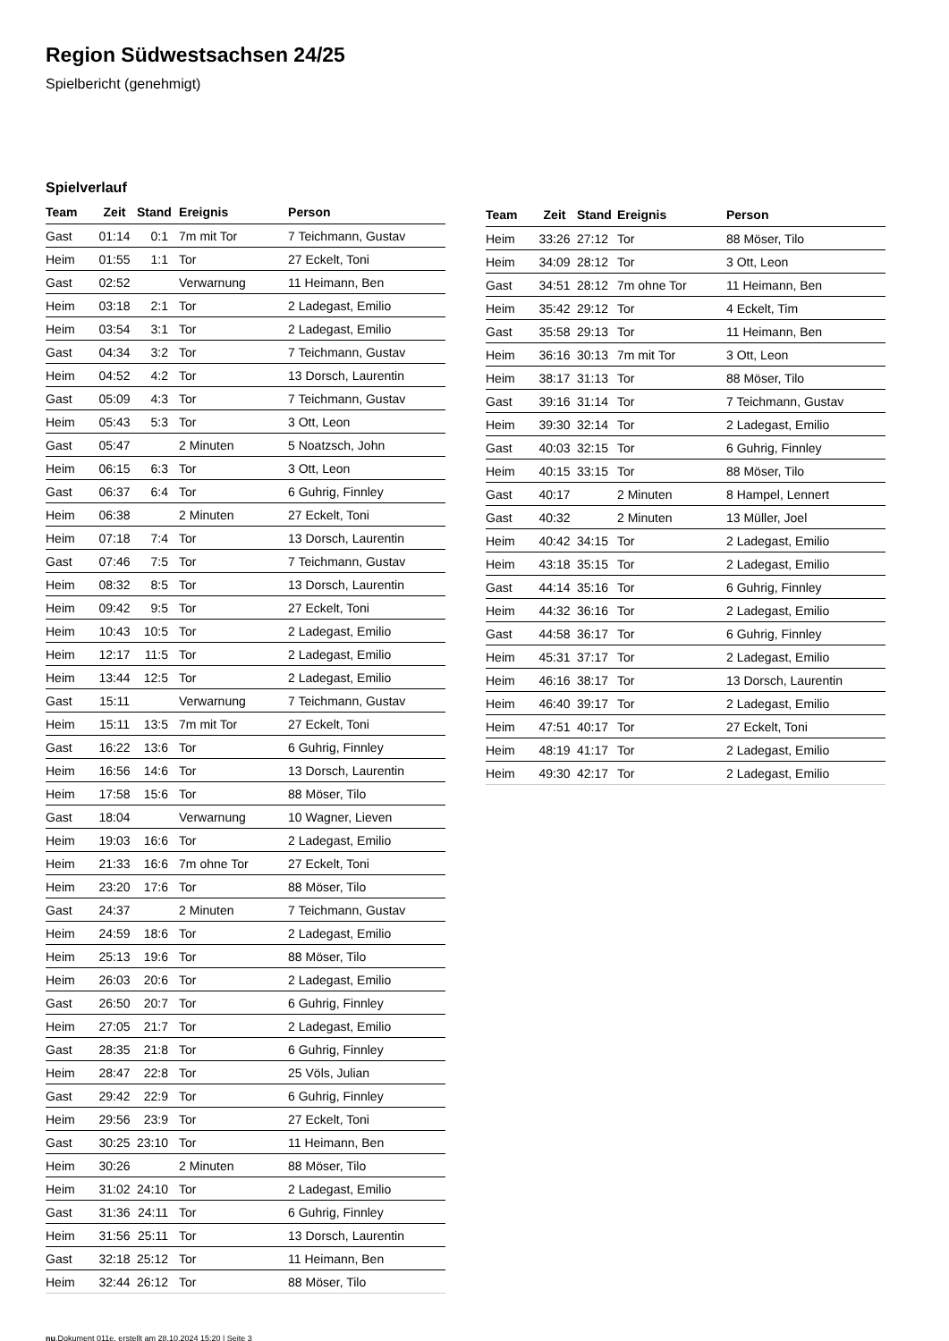Region Südwestsachsen 24/25
Spielbericht (genehmigt)
Spielverlauf
| Team | Zeit | Stand | Ereignis | Person |
| --- | --- | --- | --- | --- |
| Gast | 01:14 | 0:1 | 7m mit Tor | 7 Teichmann, Gustav |
| Heim | 01:55 | 1:1 | Tor | 27 Eckelt, Toni |
| Gast | 02:52 | | Verwarnung | 11 Heimann, Ben |
| Heim | 03:18 | 2:1 | Tor | 2 Ladegast, Emilio |
| Heim | 03:54 | 3:1 | Tor | 2 Ladegast, Emilio |
| Gast | 04:34 | 3:2 | Tor | 7 Teichmann, Gustav |
| Heim | 04:52 | 4:2 | Tor | 13 Dorsch, Laurentin |
| Gast | 05:09 | 4:3 | Tor | 7 Teichmann, Gustav |
| Heim | 05:43 | 5:3 | Tor | 3 Ott, Leon |
| Gast | 05:47 | | 2 Minuten | 5 Noatzsch, John |
| Heim | 06:15 | 6:3 | Tor | 3 Ott, Leon |
| Gast | 06:37 | 6:4 | Tor | 6 Guhrig, Finnley |
| Heim | 06:38 | | 2 Minuten | 27 Eckelt, Toni |
| Heim | 07:18 | 7:4 | Tor | 13 Dorsch, Laurentin |
| Gast | 07:46 | 7:5 | Tor | 7 Teichmann, Gustav |
| Heim | 08:32 | 8:5 | Tor | 13 Dorsch, Laurentin |
| Heim | 09:42 | 9:5 | Tor | 27 Eckelt, Toni |
| Heim | 10:43 | 10:5 | Tor | 2 Ladegast, Emilio |
| Heim | 12:17 | 11:5 | Tor | 2 Ladegast, Emilio |
| Heim | 13:44 | 12:5 | Tor | 2 Ladegast, Emilio |
| Gast | 15:11 | | Verwarnung | 7 Teichmann, Gustav |
| Heim | 15:11 | 13:5 | 7m mit Tor | 27 Eckelt, Toni |
| Gast | 16:22 | 13:6 | Tor | 6 Guhrig, Finnley |
| Heim | 16:56 | 14:6 | Tor | 13 Dorsch, Laurentin |
| Heim | 17:58 | 15:6 | Tor | 88 Möser, Tilo |
| Gast | 18:04 | | Verwarnung | 10 Wagner, Lieven |
| Heim | 19:03 | 16:6 | Tor | 2 Ladegast, Emilio |
| Heim | 21:33 | 16:6 | 7m ohne Tor | 27 Eckelt, Toni |
| Heim | 23:20 | 17:6 | Tor | 88 Möser, Tilo |
| Gast | 24:37 | | 2 Minuten | 7 Teichmann, Gustav |
| Heim | 24:59 | 18:6 | Tor | 2 Ladegast, Emilio |
| Heim | 25:13 | 19:6 | Tor | 88 Möser, Tilo |
| Heim | 26:03 | 20:6 | Tor | 2 Ladegast, Emilio |
| Gast | 26:50 | 20:7 | Tor | 6 Guhrig, Finnley |
| Heim | 27:05 | 21:7 | Tor | 2 Ladegast, Emilio |
| Gast | 28:35 | 21:8 | Tor | 6 Guhrig, Finnley |
| Heim | 28:47 | 22:8 | Tor | 25 Völs, Julian |
| Gast | 29:42 | 22:9 | Tor | 6 Guhrig, Finnley |
| Heim | 29:56 | 23:9 | Tor | 27 Eckelt, Toni |
| Gast | 30:25 | 23:10 | Tor | 11 Heimann, Ben |
| Heim | 30:26 | | 2 Minuten | 88 Möser, Tilo |
| Heim | 31:02 | 24:10 | Tor | 2 Ladegast, Emilio |
| Gast | 31:36 | 24:11 | Tor | 6 Guhrig, Finnley |
| Heim | 31:56 | 25:11 | Tor | 13 Dorsch, Laurentin |
| Gast | 32:18 | 25:12 | Tor | 11 Heimann, Ben |
| Heim | 32:44 | 26:12 | Tor | 88 Möser, Tilo |
| Team | Zeit | Stand | Ereignis | Person |
| --- | --- | --- | --- | --- |
| Heim | 33:26 | 27:12 | Tor | 88 Möser, Tilo |
| Heim | 34:09 | 28:12 | Tor | 3 Ott, Leon |
| Gast | 34:51 | 28:12 | 7m ohne Tor | 11 Heimann, Ben |
| Heim | 35:42 | 29:12 | Tor | 4 Eckelt, Tim |
| Gast | 35:58 | 29:13 | Tor | 11 Heimann, Ben |
| Heim | 36:16 | 30:13 | 7m mit Tor | 3 Ott, Leon |
| Heim | 38:17 | 31:13 | Tor | 88 Möser, Tilo |
| Gast | 39:16 | 31:14 | Tor | 7 Teichmann, Gustav |
| Heim | 39:30 | 32:14 | Tor | 2 Ladegast, Emilio |
| Gast | 40:03 | 32:15 | Tor | 6 Guhrig, Finnley |
| Heim | 40:15 | 33:15 | Tor | 88 Möser, Tilo |
| Gast | 40:17 | | 2 Minuten | 8 Hampel, Lennert |
| Gast | 40:32 | | 2 Minuten | 13 Müller, Joel |
| Heim | 40:42 | 34:15 | Tor | 2 Ladegast, Emilio |
| Heim | 43:18 | 35:15 | Tor | 2 Ladegast, Emilio |
| Gast | 44:14 | 35:16 | Tor | 6 Guhrig, Finnley |
| Heim | 44:32 | 36:16 | Tor | 2 Ladegast, Emilio |
| Gast | 44:58 | 36:17 | Tor | 6 Guhrig, Finnley |
| Heim | 45:31 | 37:17 | Tor | 2 Ladegast, Emilio |
| Heim | 46:16 | 38:17 | Tor | 13 Dorsch, Laurentin |
| Heim | 46:40 | 39:17 | Tor | 2 Ladegast, Emilio |
| Heim | 47:51 | 40:17 | Tor | 27 Eckelt, Toni |
| Heim | 48:19 | 41:17 | Tor | 2 Ladegast, Emilio |
| Heim | 49:30 | 42:17 | Tor | 2 Ladegast, Emilio |
nu.Dokument 011e, erstellt am 28.10.2024 15:20 | Seite 3